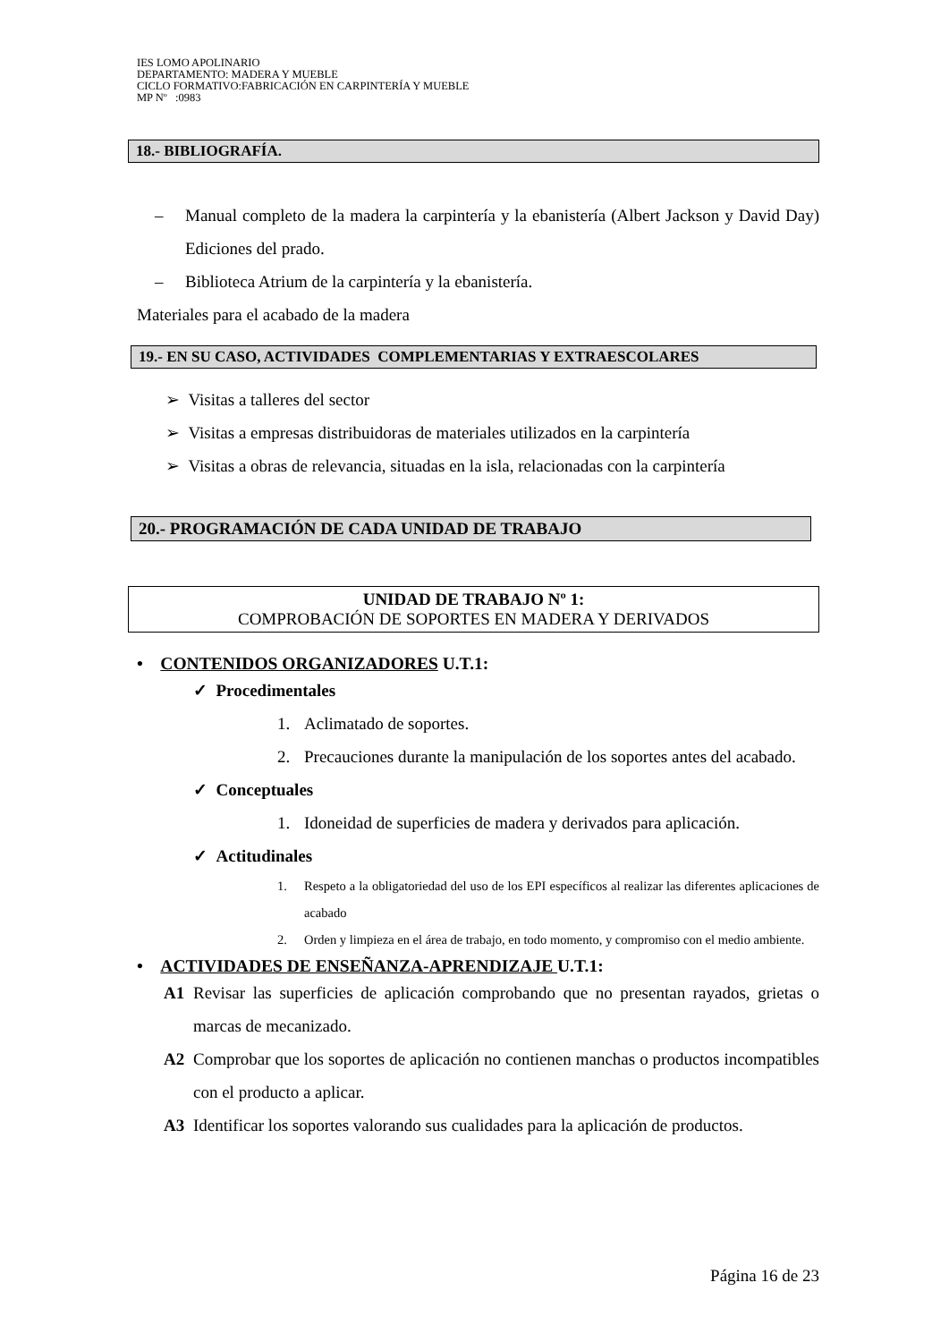IES LOMO APOLINARIO
DEPARTAMENTO: MADERA Y MUEBLE
CICLO FORMATIVO:FABRICACIÓN EN CARPINTERÍA Y MUEBLE
MP Nº :0983
18.- BIBLIOGRAFÍA.
– Manual completo de la madera la carpintería y la ebanistería (Albert Jackson y David Day) Ediciones del prado.
– Biblioteca Atrium de la carpintería y la ebanistería.
Materiales para el acabado de la madera
19.- EN SU CASO, ACTIVIDADES COMPLEMENTARIAS Y EXTRAESCOLARES
➢ Visitas a talleres del sector
➢ Visitas a empresas distribuidoras de materiales utilizados en la carpintería
➢ Visitas a obras de relevancia, situadas en la isla, relacionadas con la carpintería
20.- PROGRAMACIÓN DE CADA UNIDAD DE TRABAJO
UNIDAD DE TRABAJO Nº 1:
COMPROBACIÓN DE SOPORTES EN MADERA Y DERIVADOS
• CONTENIDOS ORGANIZADORES U.T.1:
✓ Procedimentales
1. Aclimatado de soportes.
2. Precauciones durante la manipulación de los soportes antes del acabado.
✓ Conceptuales
1. Idoneidad de superficies de madera y derivados para aplicación.
✓ Actitudinales
1. Respeto a la obligatoriedad del uso de los EPI específicos al realizar las diferentes aplicaciones de acabado
2. Orden y limpieza en el área de trabajo, en todo momento, y compromiso con el medio ambiente.
• ACTIVIDADES DE ENSEÑANZA-APRENDIZAJE U.T.1:
A1 Revisar las superficies de aplicación comprobando que no presentan rayados, grietas o marcas de mecanizado.
A2 Comprobar que los soportes de aplicación no contienen manchas o productos incompatibles con el producto a aplicar.
A3 Identificar los soportes valorando sus cualidades para la aplicación de productos.
Página 16 de 23